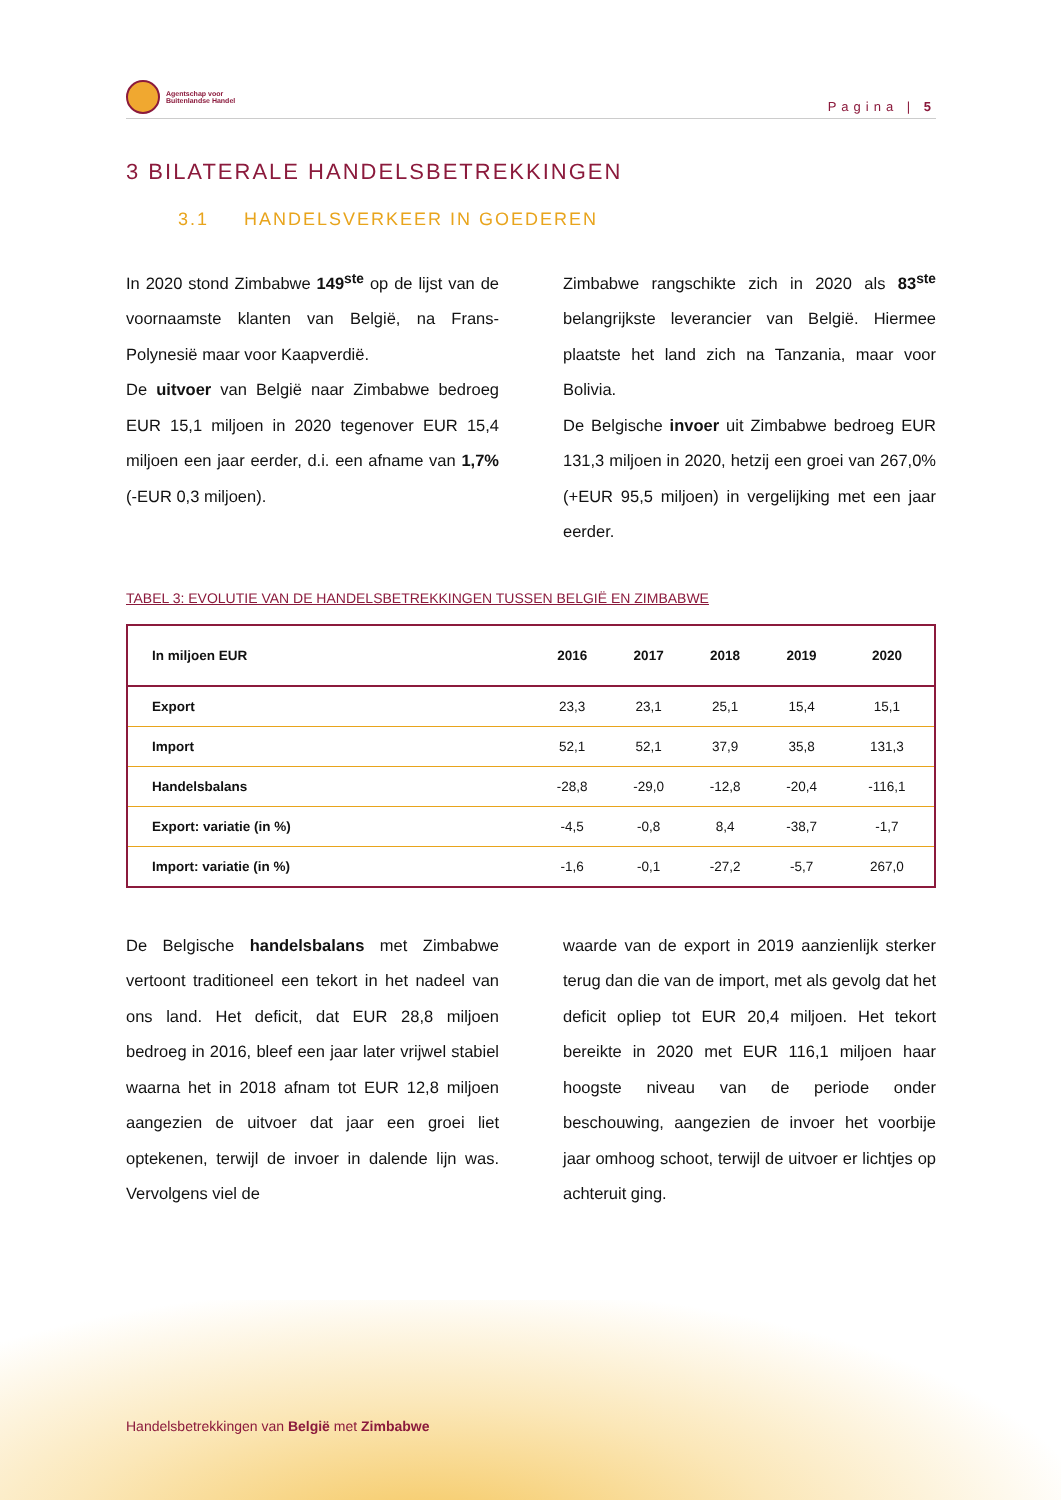Agentschap voor
Buitenlandse Handel
Pagina | 5
3 BILATERALE HANDELSBETREKKINGEN
3.1 HANDELSVERKEER IN GOEDEREN
In 2020 stond Zimbabwe 149<sup>ste</sup> op de lijst van de voornaamste klanten van België, na Frans-Polynesië maar voor Kaapverdië.
De uitvoer van België naar Zimbabwe bedroeg EUR 15,1 miljoen in 2020 tegenover EUR 15,4 miljoen een jaar eerder, d.i. een afname van 1,7% (-EUR 0,3 miljoen).
Zimbabwe rangschikte zich in 2020 als 83<sup>ste</sup> belangrijkste leverancier van België. Hiermee plaatste het land zich na Tanzania, maar voor Bolivia.
De Belgische invoer uit Zimbabwe bedroeg EUR 131,3 miljoen in 2020, hetzij een groei van 267,0% (+EUR 95,5 miljoen) in vergelijking met een jaar eerder.
TABEL 3: EVOLUTIE VAN DE HANDELSBETREKKINGEN TUSSEN BELGIË EN ZIMBABWE
| In miljoen EUR | 2016 | 2017 | 2018 | 2019 | 2020 |
| --- | --- | --- | --- | --- | --- |
| Export | 23,3 | 23,1 | 25,1 | 15,4 | 15,1 |
| Import | 52,1 | 52,1 | 37,9 | 35,8 | 131,3 |
| Handelsbalans | -28,8 | -29,0 | -12,8 | -20,4 | -116,1 |
| Export: variatie (in %) | -4,5 | -0,8 | 8,4 | -38,7 | -1,7 |
| Import: variatie (in %) | -1,6 | -0,1 | -27,2 | -5,7 | 267,0 |
De Belgische handelsbalans met Zimbabwe vertoont traditioneel een tekort in het nadeel van ons land. Het deficit, dat EUR 28,8 miljoen bedroeg in 2016, bleef een jaar later vrijwel stabiel waarna het in 2018 afnam tot EUR 12,8 miljoen aangezien de uitvoer dat jaar een groei liet optekenen, terwijl de invoer in dalende lijn was. Vervolgens viel de
waarde van de export in 2019 aanzienlijk sterker terug dan die van de import, met als gevolg dat het deficit opliep tot EUR 20,4 miljoen. Het tekort bereikte in 2020 met EUR 116,1 miljoen haar hoogste niveau van de periode onder beschouwing, aangezien de invoer het voorbije jaar omhoog schoot, terwijl de uitvoer er lichtjes op achteruit ging.
Handelsbetrekkingen van België met Zimbabwe